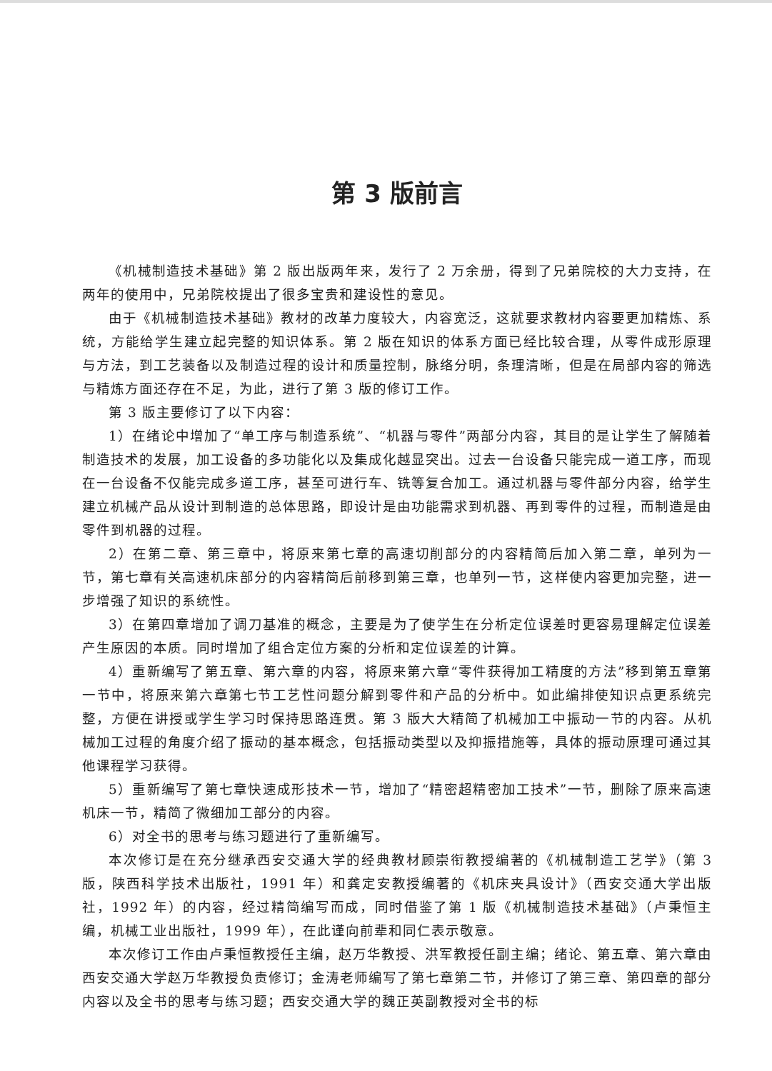第 3 版前言
《机械制造技术基础》第 2 版出版两年来，发行了 2 万余册，得到了兄弟院校的大力支持，在两年的使用中，兄弟院校提出了很多宝贵和建设性的意见。
由于《机械制造技术基础》教材的改革力度较大，内容宽泛，这就要求教材内容要更加精炼、系统，方能给学生建立起完整的知识体系。第 2 版在知识的体系方面已经比较合理，从零件成形原理与方法，到工艺装备以及制造过程的设计和质量控制，脉络分明，条理清晰，但是在局部内容的筛选与精炼方面还存在不足，为此，进行了第 3 版的修订工作。
第 3 版主要修订了以下内容：
1）在绪论中增加了“单工序与制造系统”、“机器与零件”两部分内容，其目的是让学生了解随着制造技术的发展，加工设备的多功能化以及集成化越显突出。过去一台设备只能完成一道工序，而现在一台设备不仅能完成多道工序，甚至可进行车、铣等复合加工。通过机器与零件部分内容，给学生建立机械产品从设计到制造的总体思路，即设计是由功能需求到机器、再到零件的过程，而制造是由零件到机器的过程。
2）在第二章、第三章中，将原来第七章的高速切削部分的内容精简后加入第二章，单列为一节，第七章有关高速机床部分的内容精简后前移到第三章，也单列一节，这样使内容更加完整，进一步增强了知识的系统性。
3）在第四章增加了调刀基准的概念，主要是为了使学生在分析定位误差时更容易理解定位误差产生原因的本质。同时增加了组合定位方案的分析和定位误差的计算。
4）重新编写了第五章、第六章的内容，将原来第六章“零件获得加工精度的方法”移到第五章第一节中，将原来第六章第七节工艺性问题分解到零件和产品的分析中。如此编排使知识点更系统完整，方便在讲授或学生学习时保持思路连贯。第 3 版大大精简了机械加工中振动一节的内容。从机械加工过程的角度介绍了振动的基本概念，包括振动类型以及抑振措施等，具体的振动原理可通过其他课程学习获得。
5）重新编写了第七章快速成形技术一节，增加了“精密超精密加工技术”一节，删除了原来高速机床一节，精简了微细加工部分的内容。
6）对全书的思考与练习题进行了重新编写。
本次修订是在充分继承西安交通大学的经典教材顾崇衔教授编著的《机械制造工艺学》（第 3 版，陕西科学技术出版社，1991 年）和龚定安教授编著的《机床夹具设计》（西安交通大学出版社，1992 年）的内容，经过精简编写而成，同时借鉴了第 1 版《机械制造技术基础》（卢秉恒主编，机械工业出版社，1999 年），在此谨向前辈和同仁表示敬意。
本次修订工作由卢秉恒教授任主编，赵万华教授、洪军教授任副主编；绪论、第五章、第六章由西安交通大学赵万华教授负责修订；金涛老师编写了第七章第二节，并修订了第三章、第四章的部分内容以及全书的思考与练习题；西安交通大学的魏正英副教授对全书的标